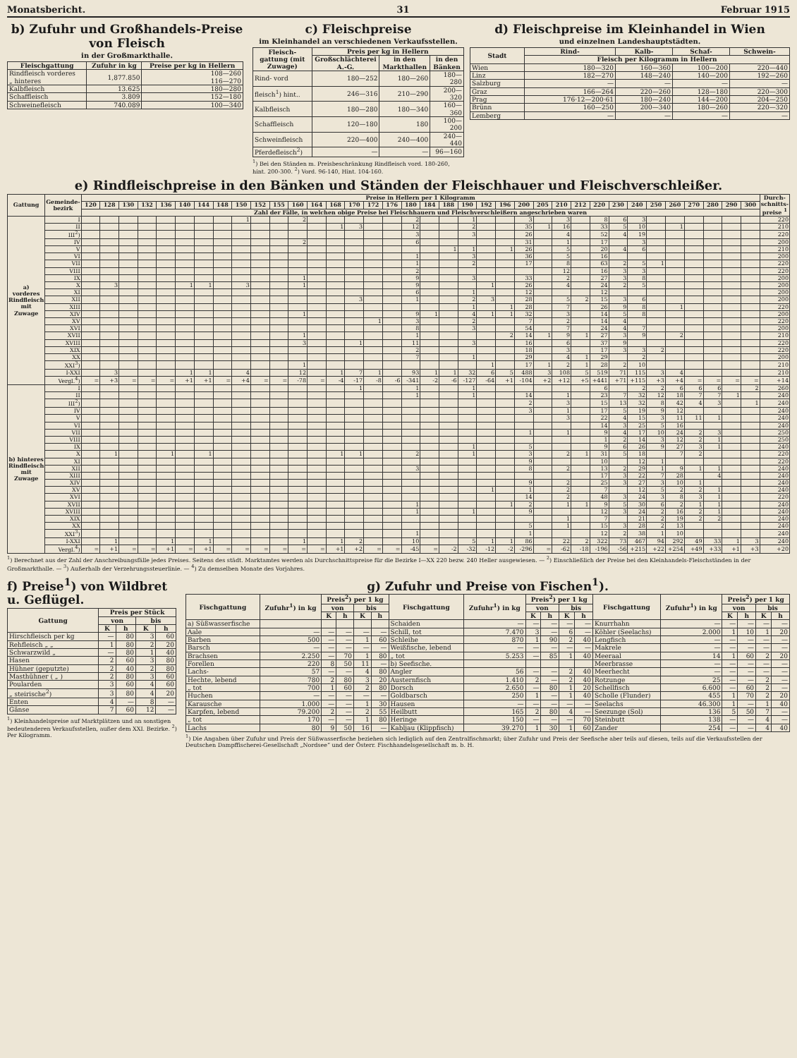Monatsbericht. 31 Februar 1915
b) Zufuhr und Großhandels-Preise von Fleisch
in der Großmarkthalle.
| Fleischgattung | Zufuhr in kg | Preise per kg in Hellern |
| --- | --- | --- |
| Rindfleisch vorderes „ hinteres | 1,877.850 | 108—260 116—270 |
| Kalbfleisch | 13.625 | 180—280 |
| Schaffleisch | 3.809 | 152—180 |
| Schweinefleisch | 740.089 | 100—340 |
c) Fleischpreise
im Kleinhandel an verschiedenen Verkaufsstellen.
| Fleisch-gattung (mit Zuwage) | Preis per kg in Hellern | | |
| --- | --- | --- | --- |
| | Großschlächterei A.-G. | in den Markthallen | in den Bänken |
| Rind- vord | 180—252 | 180—260 | 180—280 |
| fleisch<sup>1</sup>) hint.. | 246—316 | 210—290 | 200—320 |
| Kalbfleisch | 180—280 | 180—340 | 160—360 |
| Schaffleisch | 120—180 | 180 | 100—200 |
| Schweinfleisch | 220—400 | 240—400 | 240—440 |
| Pferdefleisch<sup>2</sup>) | — | — | 96—160 |
<sup>1</sup>) Bei den Ständen m. Preisbeschränkung Rindfleisch vord. 180-260, hint. 200-300. <sup>2</sup>) Vord. 96-140, Hint. 104-160.
d) Fleischpreise im Kleinhandel in Wien
und einzelnen Landeshauptstädten.
| Stadt | Rind- | Kalb- | Schaf- | Schwein- |
| --- | --- | --- | --- | --- |
| | Fleisch per Kilogramm in Hellern | | | |
| Wien | 180—320 | 160—360 | 100—200 | 220—440 |
| Linz | 182—270 | 148—240 | 140—200 | 192—260 |
| Salzburg | — | — | — | — |
| Graz | 166—264 | 220—260 | 128—180 | 220—300 |
| Prag | 176·12—200·61 | 180—240 | 144—200 | 204—250 |
| Brünn | 160—250 | 200—340 | 180—260 | 220—320 |
| Lemberg | — | — | — | — |
e) Rindfleischpreise in den Bänken und Ständen der Fleischhauer und Fleischverschleißer.
| Gattung | Gemeinde-bezirk | Preise in Hellern per 1 Kilogramm | | | | | | | | | | | | | | | | | | | | | | | | | | | | | | | | | | | | Durch-schnitts-preise <sup>1</sup> |
| --- | --- | --- | --- | --- | --- | --- | --- | --- | --- | --- | --- | --- | --- | --- | --- | --- | --- | --- | --- | --- | --- | --- | --- | --- | --- | --- | --- | --- | --- | --- | --- | --- | --- | --- | --- | --- | --- | --- |
| | | 120 | 128 | 130 | 132 | 136 | 140 | 144 | 148 | 150 | 152 | 155 | 160 | 164 | 168 | 170 | 172 | 176 | 180 | 184 | 188 | 190 | 192 | 196 | 200 | 205 | 210 | 212 | 220 | 230 | 240 | 250 | 260 | 270 | 280 | 290 | 300 | |
| | | Zahl der Fälle, in welchen obige Preise bei Fleischhauern und Fleischverschleißern angeschrieben waren | | | | | | | | | | | | | | | | | | | | | | | | | | | | | | | | | | | | |
| a) vorderes Rindfleisch mit Zuwage | I | | | | | | | | | 1 | | | 2 | | | | | | 2 | | | 1 | | | 3 | | 3 | | 8 | 6 | 3 | | | | | | | 220 |
| | II | | | | | | | | | | | | | | 1 | 3 | | | 12 | | | 2 | | | 35 | 1 | 16 | | 33 | 5 | 10 | | 1 | | | | | 210 |
| | III<sup>2</sup>) | | | | | | | | | | | | | | | | | | 3 | | | 3 | | | 26 | | 4 | | 52 | 4 | 19 | | | | | | | 220 |
| | IV | | | | | | | | | | | | 2 | | | | | | 6 | | | | | | 31 | | 1 | | 17 | | 3 | | | | | | | 200 |
| | V | | | | | | | | | | | | | | | | | | | | 1 | 1 | | 1 | 26 | | 5 | | 20 | 4 | 6 | | | | | | | 210 |
| | VI | | | | | | | | | | | | | | | | | | 1 | | | 3 | | | 36 | | 5 | | 16 | | | | | | | | | 200 |
| | VII | | | | | | | | | | | | | | | | | | 1 | | | 2 | | | 17 | | 8 | | 63 | 2 | 5 | 1 | | | | | | 220 |
| | VIII | | | | | | | | | | | | | | | | | | 2 | | | | | | | | 12 | | 16 | 3 | 3 | | | | | | | 220 |
| | IX | | | | | | | | | | | | 1 | | | | | | 9 | | | 3 | | | 33 | | 2 | | 27 | 3 | 8 | | | | | | | 200 |
| | X | | 3 | | | | 1 | 1 | | 3 | | | 1 | | | | | | 9 | | | | 1 | | 26 | | 4 | | 24 | 2 | 5 | | | | | | | 200 |
| | XI | | | | | | | | | | | | | | | | | | 6 | | | 1 | | | 12 | | | | 12 | | | | | | | | | 200 |
| | XII | | | | | | | | | | | | | | | 3 | | | 1 | | | 2 | 3 | | 28 | | 5 | 2 | 15 | 3 | 6 | | | | | | | 200 |
| | XIII | | | | | | | | | | | | | | | | | | | | | 1 | | 1 | 28 | | 7 | | 26 | 9 | 8 | | 1 | | | | | 220 |
| | XIV | | | | | | | | | | | | 1 | | | | | | 9 | 1 | | 4 | 1 | 1 | 32 | | 3 | | 14 | 5 | 8 | | | | | | | 200 |
| | XV | | | | | | | | | | | | | | | | 1 | | 3 | | | 2 | | | 7 | | 2 | | 14 | 4 | | | | | | | | 220 |
| | XVI | | | | | | | | | | | | | | | | | | 8 | | | 3 | | | 54 | | 7 | | 24 | 4 | 7 | | | | | | | 200 |
| | XVII | | | | | | | | | | | | 1 | | | | | | 1 | | | | | 2 | 14 | 1 | 9 | 1 | 27 | 3 | 9 | | 2 | | | | | 210 |
| | XVIII | | | | | | | | | | | | 3 | | | 1 | | | 11 | | | 3 | | | 16 | | 6 | | 37 | 9 | | | | | | | | 220 |
| | XIX | | | | | | | | | | | | | | | | | | 2 | | | | | | 18 | | 3 | | 17 | 3 | 3 | 2 | | | | | | 220 |
| | XX | | | | | | | | | | | | | | | | | | 7 | | | 1 | | | 29 | | 4 | 1 | 29 | | 2 | | | | | | | 200 |
| | XXI<sup>3</sup>) | | | | | | | | | | | | 1 | | | | | | | | | | 1 | | 17 | 1 | 2 | 1 | 28 | 2 | 10 | | | | | | | 210 |
| | I-XXI | | 3 | | | | 1 | 1 | | 4 | | | 12 | | 1 | 7 | 1 | | 93 | 1 | 1 | 32 | 6 | 5 | 488 | 3 | 108 | 5 | 519 | 71 | 115 | 3 | 4 | | | | | 210 |
| | Vergl.<sup>4</sup>) | = | +3 | = | = | = | +1 | +1 | = | +4 | = | = | -78 | = | -4 | -17 | -8 | -6 | -341 | -2 | -6 | -127 | -64 | +1 | -104 | +2 | +12 | +5 | +441 | +71 | +115 | +3 | +4 | = | = | = | = | +14 |
| b) hinteres Rindfleisch mit Zuwage | I | | | | | | | | | | | | | | | 1 | | | 1 | | | 1 | | | | | | | 6 | | 2 | 2 | 6 | 6 | 6 | | 2 | 260 |
| | II | | | | | | | | | | | | | | | | | | 1 | | | 1 | | | 14 | | 1 | | 23 | 7 | 32 | 12 | 18 | 7 | 7 | 1 | | 240 |
| | III<sup>2</sup>) | | | | | | | | | | | | | | | | | | | | | | | | 2 | | 3 | | 15 | 13 | 32 | 8 | 42 | 4 | 3 | | 1 | 240 |
| | IV | | | | | | | | | | | | | | | | | | | | | | | | 3 | | 1 | | 17 | 5 | 19 | 9 | 12 | | | | | 240 |
| | V | | | | | | | | | | | | | | | | | | | | | | | | | | 3 | | 22 | 4 | 15 | 3 | 11 | 11 | 1 | | | 240 |
| | VI | | | | | | | | | | | | | | | | | | | | | | | | | | | | 14 | 3 | 25 | 5 | 16 | | | | | 240 |
| | VII | | | | | | | | | | | | | | | | | | | | | | | | 1 | | 1 | | 9 | 4 | 17 | 10 | 24 | 2 | 3 | | | 250 |
| | VIII | | | | | | | | | | | | | | | | | | | | | | | | | | | | 1 | 2 | 14 | 3 | 12 | 2 | 1 | | | 250 |
| | IX | | | | | | | | | | | | | | | | | | | | | 1 | | | 5 | | | | 9 | 6 | 26 | 9 | 27 | 3 | 1 | | | 240 |
| | X | | 1 | | | 1 | | 1 | | | | | | | 1 | 1 | | | 2 | | | 1 | | | 3 | | 2 | 1 | 31 | 5 | 18 | | 7 | 2 | | | | 220 |
| | XI | | | | | | | | | | | | | | | | | | | | | | | | 9 | | | | 10 | | 12 | 1 | | | | | | 220 |
| | XII | | | | | | | | | | | | | | | | | | 3 | | | | | | 8 | | 2 | | 13 | 2 | 29 | 1 | 9 | 1 | 1 | | | 240 |
| | XIII | | | | | | | | | | | | | | | | | | | | | | | | | | | | 17 | 3 | 22 | 7 | 28 | | 4 | | | 240 |
| | XIV | | | | | | | | | | | | | | | | | | | | | | | | 9 | | 2 | | 25 | 3 | 27 | 3 | 10 | 1 | | | | 240 |
| | XV | | | | | | | | | | | | | | | | | | | | | | 1 | | 1 | | 2 | | 7 | | 12 | 5 | 2 | 2 | 1 | | | 240 |
| | XVI | | | | | | | | | | | | | | | | | | | | | | | | 14 | | 2 | | 48 | 3 | 24 | 3 | 8 | 3 | 1 | | | 220 |
| | XVII | | | | | | | | | | | | | | | | | | 1 | | | | | 1 | 2 | | 1 | 1 | 9 | 5 | 30 | 6 | 2 | 1 | 1 | | | 240 |
| | XVIII | | | | | | | | | | | | | | | | | | 1 | | | 1 | | | 9 | | | | 12 | 3 | 24 | 2 | 16 | 2 | 1 | | | 240 |
| | XIX | | | | | | | | | | | | | | | | | | | | | | | | | | 1 | | 7 | | 21 | 2 | 19 | 2 | 2 | | | 240 |
| | XX | | | | | | | | | | | | | | | | | | | | | | | | 5 | | 1 | | 15 | 3 | 28 | 2 | 13 | | | | | 240 |
| | XXI<sup>3</sup>) | | | | | | | | | | | | | | | | | | 1 | | | | | | 1 | | | | 12 | 2 | 38 | 1 | 10 | | | | | 240 |
| | I-XXI | | 1 | | | 1 | | 1 | | | | | 1 | | 1 | 2 | | | 10 | | | 5 | 1 | 1 | 86 | | 22 | 2 | 322 | 73 | 467 | 94 | 292 | 49 | 33 | 1 | 3 | 240 |
| | Vergl.<sup>4</sup>) | = | +1 | = | = | +1 | = | +1 | = | = | = | = | = | = | +1 | +2 | = | = | -45 | = | -2 | -32 | -12 | -2 | -296 | = | -62 | -18 | -196 | -56 | +215 | +22 | +254 | +49 | +33 | +1 | +3 | +20 |
<sup>1</sup>) Berechnet aus der Zahl der Anschreibungsfälle jedes Preises. Seitens des städt. Marktamtes werden als Durchschnittspreise für die Bezirke I—XX 220 bezw. 240 Heller ausgewiesen. — <sup>2</sup>) Einschließlich der Preise bei den Kleinhandels-Fleischständen in der Großmarkthalle. — <sup>3</sup>) Außerhalb der Verzehrungssteuerlinie. — <sup>4</sup>) Zu demselben Monate des Vorjahres.
f) Preise<sup>1</sup>) von Wildbret u. Geflügel.
| Gattung | Preis per Stück | | | |
| --- | --- | --- | --- | --- |
| | von | | bis | |
| | K | h | K | h |
| Hirschfleisch per kg | — | 80 | 3 | 60 |
| Rehfleisch „ „ | 1 | 80 | 2 | 20 |
| Schwarzwild „ | — | 80 | 1 | 40 |
| Hasen | 2 | 60 | 3 | 80 |
| Hühner (geputzte) | 2 | 40 | 2 | 80 |
| Masthühner ( „ ) | 2 | 80 | 3 | 60 |
| Poularden | 3 | 60 | 4 | 60 |
| „ steirische<sup>2</sup>) | 3 | 80 | 4 | 20 |
| Enten | 4 | — | 8 | — |
| Gänse | 7 | 60 | 12 | — |
<sup>1</sup>) Kleinhandelspreise auf Marktplätzen und an sonstigen bedeutenderen Verkaufsstellen, außer dem XXI. Bezirke. <sup>2</sup>) Per Kilogramm.
g) Zufuhr und Preise von Fischen<sup>1</sup>).
| Fischgattung | Zufuhr<sup>1</sup>) in kg | Preis<sup>2</sup>) per 1 kg | | | | Fischgattung | Zufuhr<sup>1</sup>) in kg | Preis<sup>2</sup>) per 1 kg | | | | Fischgattung | Zufuhr<sup>1</sup>) in kg | Preis<sup>2</sup>) per 1 kg | | | |
| --- | --- | --- | --- | --- | --- | --- | --- | --- | --- | --- | --- | --- | --- | --- | --- | --- | --- |
| | | von | | bis | | | | von | | bis | | | | von | | bis | |
| | | K | h | K | h | | | K | h | K | h | | | K | h | K | h |
| a) Süßwasserfische | | | | | | Schaiden | — | — | — | — | — | Knurrhahn | — | — | — | — | — |
| Aale | — | — | — | — | — | Schill, tot | 7.470 | 3 | — | 6 | — | Köhler (Seelachs) | 2.000 | 1 | 10 | 1 | 20 |
| Barben | 500 | — | — | 1 | 60 | Schleihe | 870 | 1 | 90 | 2 | 40 | Lengfisch | — | — | — | — | — |
| Barsch | — | — | — | — | — | Weißfische, lebend | — | — | — | — | — | Makrele | — | — | — | — | — |
| Brachsen | 2.250 | — | 70 | 1 | 80 | „ tot | 5.253 | — | 85 | 1 | 40 | Meeraal | 14 | 1 | 60 | 2 | 20 |
| Forellen | 220 | 8 | 50 | 11 | — | b) Seefische. | | | | | | Meerbrasse | — | — | — | — | — |
| Lachs- | 57 | — | — | 4 | 80 | Angler | 56 | — | — | 2 | 40 | Meerhecht | — | — | — | — | — |
| Hechte, lebend | 780 | 2 | 80 | 3 | 20 | Austernfisch | 1.410 | 2 | — | 2 | 40 | Rotzunge | 25 | — | — | 2 | — |
| „ tot | 700 | 1 | 60 | 2 | 80 | Dorsch | 2.650 | — | 80 | 1 | 20 | Schellfisch | 6.600 | — | 60 | 2 | — |
| Huchen | — | — | — | — | — | Goldbarsch | 250 | 1 | — | 1 | 40 | Scholle (Flunder) | 455 | 1 | 70 | 2 | 20 |
| Karausche | 1.000 | — | — | 1 | 30 | Hausen | — | — | — | — | — | Seelachs | 46.300 | 1 | — | 1 | 40 |
| Karpfen, lebend | 79.200 | 2 | — | 2 | 55 | Heilbutt | 165 | 2 | 80 | 4 | — | Seezunge (Sol) | 136 | 5 | 50 | 7 | — |
| „ tot | 170 | — | — | 1 | 80 | Heringe | 150 | — | — | — | 70 | Steinbutt | 138 | — | — | 4 | — |
| Lachs | 80 | 9 | 50 | 16 | — | Kabljau (Klippfisch) | 39.270 | 1 | 30 | 1 | 60 | Zander | 254 | — | — | 4 | 40 |
<sup>1</sup>) Die Angaben über Zufuhr und Preis der Süßwasserfische beziehen sich lediglich auf den Zentralfischmarkt; über Zufuhr und Preis der Seefische aber teils auf diesen, teils auf die Verkaufsstellen der Deutschen Dampffischerei-Gesellschaft „Nordsee“ und der Österr. Fischhandelsgesellschaft m. b. H.